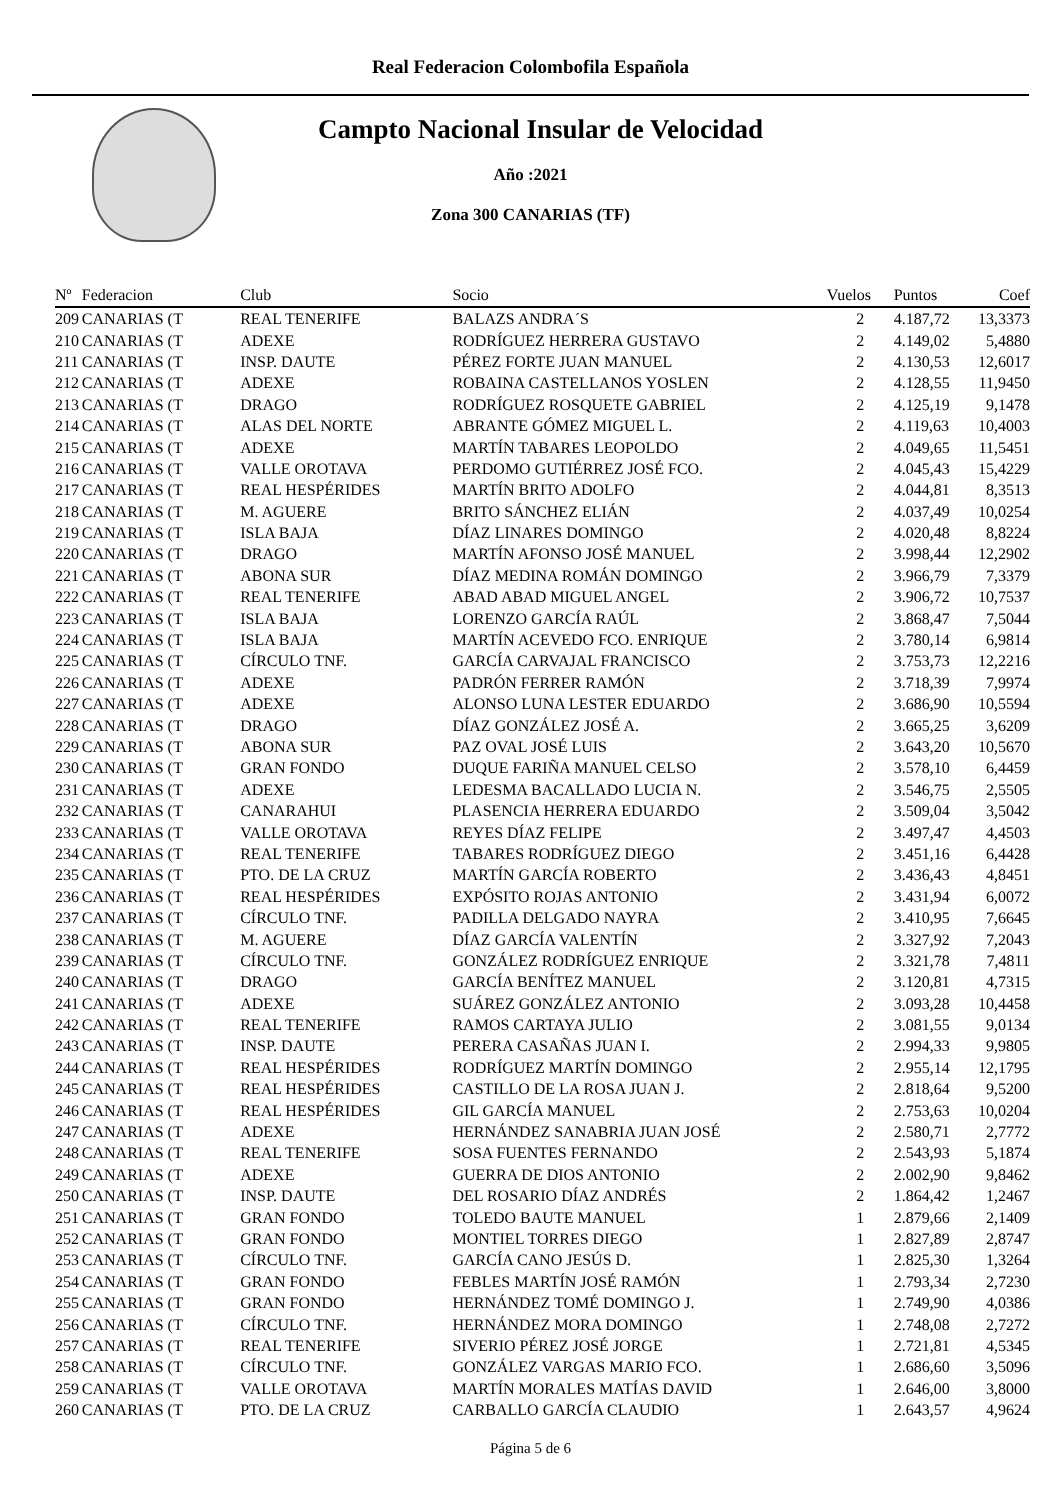Real Federacion Colombofila Española
Campto Nacional Insular de Velocidad
Año :2021
Zona 300 CANARIAS (TF)
| Nº | Federacion | | Club | Socio | Vuelos | Puntos | Coef |
| --- | --- | --- | --- | --- | --- | --- | --- |
| 209 | CANARIAS ( | T | REAL TENERIFE | BALAZS ANDRA´S | 2 | 4.187,72 | 13,3373 |
| 210 | CANARIAS ( | T | ADEXE | RODRÍGUEZ HERRERA GUSTAVO | 2 | 4.149,02 | 5,4880 |
| 211 | CANARIAS ( | T | INSP. DAUTE | PÉREZ FORTE JUAN MANUEL | 2 | 4.130,53 | 12,6017 |
| 212 | CANARIAS ( | T | ADEXE | ROBAINA CASTELLANOS YOSLEN | 2 | 4.128,55 | 11,9450 |
| 213 | CANARIAS ( | T | DRAGO | RODRÍGUEZ ROSQUETE GABRIEL | 2 | 4.125,19 | 9,1478 |
| 214 | CANARIAS ( | T | ALAS DEL NORTE | ABRANTE GÓMEZ MIGUEL L. | 2 | 4.119,63 | 10,4003 |
| 215 | CANARIAS ( | T | ADEXE | MARTÍN TABARES LEOPOLDO | 2 | 4.049,65 | 11,5451 |
| 216 | CANARIAS ( | T | VALLE OROTAVA | PERDOMO GUTIÉRREZ JOSÉ FCO. | 2 | 4.045,43 | 15,4229 |
| 217 | CANARIAS ( | T | REAL HESPÉRIDES | MARTÍN BRITO ADOLFO | 2 | 4.044,81 | 8,3513 |
| 218 | CANARIAS ( | T | M. AGUERE | BRITO SÁNCHEZ ELIÁN | 2 | 4.037,49 | 10,0254 |
| 219 | CANARIAS ( | T | ISLA BAJA | DÍAZ LINARES DOMINGO | 2 | 4.020,48 | 8,8224 |
| 220 | CANARIAS ( | T | DRAGO | MARTÍN AFONSO JOSÉ MANUEL | 2 | 3.998,44 | 12,2902 |
| 221 | CANARIAS ( | T | ABONA SUR | DÍAZ MEDINA ROMÁN DOMINGO | 2 | 3.966,79 | 7,3379 |
| 222 | CANARIAS ( | T | REAL TENERIFE | ABAD ABAD MIGUEL ANGEL | 2 | 3.906,72 | 10,7537 |
| 223 | CANARIAS ( | T | ISLA BAJA | LORENZO GARCÍA RAÚL | 2 | 3.868,47 | 7,5044 |
| 224 | CANARIAS ( | T | ISLA BAJA | MARTÍN ACEVEDO FCO. ENRIQUE | 2 | 3.780,14 | 6,9814 |
| 225 | CANARIAS ( | T | CÍRCULO TNF. | GARCÍA CARVAJAL FRANCISCO | 2 | 3.753,73 | 12,2216 |
| 226 | CANARIAS ( | T | ADEXE | PADRÓN FERRER RAMÓN | 2 | 3.718,39 | 7,9974 |
| 227 | CANARIAS ( | T | ADEXE | ALONSO LUNA LESTER EDUARDO | 2 | 3.686,90 | 10,5594 |
| 228 | CANARIAS ( | T | DRAGO | DÍAZ GONZÁLEZ JOSÉ A. | 2 | 3.665,25 | 3,6209 |
| 229 | CANARIAS ( | T | ABONA SUR | PAZ OVAL JOSÉ LUIS | 2 | 3.643,20 | 10,5670 |
| 230 | CANARIAS ( | T | GRAN FONDO | DUQUE FARIÑA MANUEL CELSO | 2 | 3.578,10 | 6,4459 |
| 231 | CANARIAS ( | T | ADEXE | LEDESMA BACALLADO LUCIA N. | 2 | 3.546,75 | 2,5505 |
| 232 | CANARIAS ( | T | CANARAHUI | PLASENCIA HERRERA EDUARDO | 2 | 3.509,04 | 3,5042 |
| 233 | CANARIAS ( | T | VALLE OROTAVA | REYES DÍAZ FELIPE | 2 | 3.497,47 | 4,4503 |
| 234 | CANARIAS ( | T | REAL TENERIFE | TABARES RODRÍGUEZ DIEGO | 2 | 3.451,16 | 6,4428 |
| 235 | CANARIAS ( | T | PTO. DE LA CRUZ | MARTÍN GARCÍA ROBERTO | 2 | 3.436,43 | 4,8451 |
| 236 | CANARIAS ( | T | REAL HESPÉRIDES | EXPÓSITO ROJAS ANTONIO | 2 | 3.431,94 | 6,0072 |
| 237 | CANARIAS ( | T | CÍRCULO TNF. | PADILLA DELGADO NAYRA | 2 | 3.410,95 | 7,6645 |
| 238 | CANARIAS ( | T | M. AGUERE | DÍAZ GARCÍA VALENTÍN | 2 | 3.327,92 | 7,2043 |
| 239 | CANARIAS ( | T | CÍRCULO TNF. | GONZÁLEZ RODRÍGUEZ ENRIQUE | 2 | 3.321,78 | 7,4811 |
| 240 | CANARIAS ( | T | DRAGO | GARCÍA BENÍTEZ MANUEL | 2 | 3.120,81 | 4,7315 |
| 241 | CANARIAS ( | T | ADEXE | SUÁREZ GONZÁLEZ ANTONIO | 2 | 3.093,28 | 10,4458 |
| 242 | CANARIAS ( | T | REAL TENERIFE | RAMOS CARTAYA JULIO | 2 | 3.081,55 | 9,0134 |
| 243 | CANARIAS ( | T | INSP. DAUTE | PERERA CASAÑAS JUAN I. | 2 | 2.994,33 | 9,9805 |
| 244 | CANARIAS ( | T | REAL HESPÉRIDES | RODRÍGUEZ MARTÍN DOMINGO | 2 | 2.955,14 | 12,1795 |
| 245 | CANARIAS ( | T | REAL HESPÉRIDES | CASTILLO DE LA ROSA JUAN J. | 2 | 2.818,64 | 9,5200 |
| 246 | CANARIAS ( | T | REAL HESPÉRIDES | GIL GARCÍA MANUEL | 2 | 2.753,63 | 10,0204 |
| 247 | CANARIAS ( | T | ADEXE | HERNÁNDEZ SANABRIA JUAN JOSÉ | 2 | 2.580,71 | 2,7772 |
| 248 | CANARIAS ( | T | REAL TENERIFE | SOSA FUENTES FERNANDO | 2 | 2.543,93 | 5,1874 |
| 249 | CANARIAS ( | T | ADEXE | GUERRA DE DIOS ANTONIO | 2 | 2.002,90 | 9,8462 |
| 250 | CANARIAS ( | T | INSP. DAUTE | DEL ROSARIO DÍAZ ANDRÉS | 2 | 1.864,42 | 1,2467 |
| 251 | CANARIAS ( | T | GRAN FONDO | TOLEDO BAUTE MANUEL | 1 | 2.879,66 | 2,1409 |
| 252 | CANARIAS ( | T | GRAN FONDO | MONTIEL TORRES DIEGO | 1 | 2.827,89 | 2,8747 |
| 253 | CANARIAS ( | T | CÍRCULO TNF. | GARCÍA CANO JESÚS D. | 1 | 2.825,30 | 1,3264 |
| 254 | CANARIAS ( | T | GRAN FONDO | FEBLES MARTÍN JOSÉ RAMÓN | 1 | 2.793,34 | 2,7230 |
| 255 | CANARIAS ( | T | GRAN FONDO | HERNÁNDEZ TOMÉ DOMINGO J. | 1 | 2.749,90 | 4,0386 |
| 256 | CANARIAS ( | T | CÍRCULO TNF. | HERNÁNDEZ MORA DOMINGO | 1 | 2.748,08 | 2,7272 |
| 257 | CANARIAS ( | T | REAL TENERIFE | SIVERIO PÉREZ JOSÉ JORGE | 1 | 2.721,81 | 4,5345 |
| 258 | CANARIAS ( | T | CÍRCULO TNF. | GONZÁLEZ VARGAS MARIO FCO. | 1 | 2.686,60 | 3,5096 |
| 259 | CANARIAS ( | T | VALLE OROTAVA | MARTÍN MORALES MATÍAS DAVID | 1 | 2.646,00 | 3,8000 |
| 260 | CANARIAS ( | T | PTO. DE LA CRUZ | CARBALLO GARCÍA CLAUDIO | 1 | 2.643,57 | 4,9624 |
Página 5 de 6